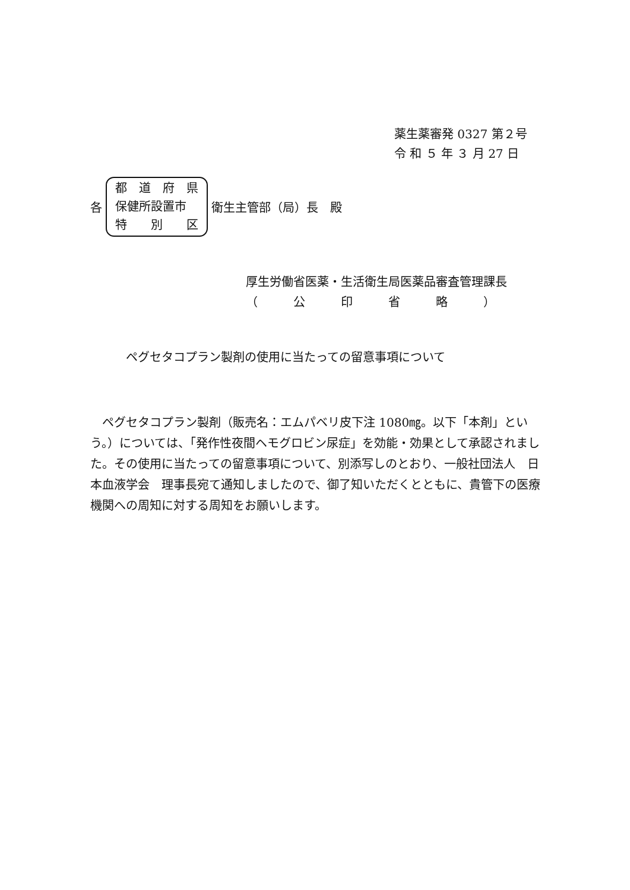薬生薬審発 0327 第２号
令 和 ５ 年 ３ 月 27 日
各
都　道　府　県
保健所設置市
特　　別　　区
衛生主管部（局）長　殿
厚生労働省医薬・生活衛生局医薬品審査管理課長
（　　　公　　　印　　　省　　　略　　　）
ペグセタコプラン製剤の使用に当たっての留意事項について
ペグセタコプラン製剤（販売名：エムパベリ皮下注 1080㎎。以下「本剤」という。）については、「発作性夜間ヘモグロビン尿症」を効能・効果として承認されました。その使用に当たっての留意事項について、別添写しのとおり、一般社団法人　日本血液学会　理事長宛て通知しましたので、御了知いただくとともに、貴管下の医療機関への周知に対する周知をお願いします。